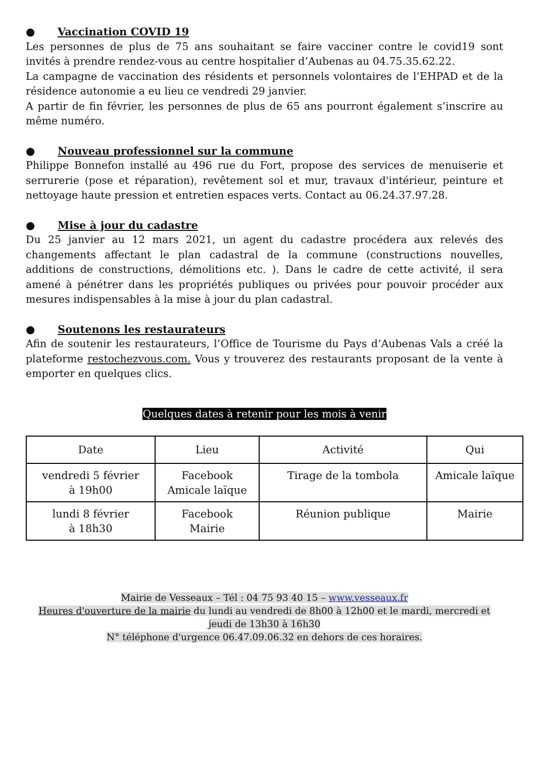● Vaccination COVID 19
Les personnes de plus de 75 ans souhaitant se faire vacciner contre le covid19 sont invités à prendre rendez-vous au centre hospitalier d’Aubenas au 04.75.35.62.22.
La campagne de vaccination des résidents et personnels volontaires de l’EHPAD et de la résidence autonomie a eu lieu ce vendredi 29 janvier.
A partir de fin février, les personnes de plus de 65 ans pourront également s’inscrire au même numéro.
● Nouveau professionnel sur la commune
Philippe Bonnefon installé au 496 rue du Fort, propose des services de menuiserie et serrurerie (pose et réparation), revêtement sol et mur, travaux d'intérieur, peinture et nettoyage haute pression et entretien espaces verts. Contact au 06.24.37.97.28.
● Mise à jour du cadastre
Du 25 janvier au 12 mars 2021, un agent du cadastre procédera aux relevés des changements affectant le plan cadastral de la commune (constructions nouvelles, additions de constructions, démolitions etc. ). Dans le cadre de cette activité, il sera amené à pénétrer dans les propriétés publiques ou privées pour pouvoir procéder aux mesures indispensables à la mise à jour du plan cadastral.
● Soutenons les restaurateurs
Afin de soutenir les restaurateurs, l’Office de Tourisme du Pays d’Aubenas Vals a créé la plateforme restochezvous.com. Vous y trouverez des restaurants proposant de la vente à emporter en quelques clics.
Quelques dates à retenir pour les mois à venir
| Date | Lieu | Activité | Qui |
| --- | --- | --- | --- |
| vendredi 5 février à 19h00 | Facebook Amicale laïque | Tirage de la tombola | Amicale laïque |
| lundi 8 février à 18h30 | Facebook Mairie | Réunion publique | Mairie |
Mairie de Vesseaux – Tél : 04 75 93 40 15 – www.vesseaux.fr
Heures d'ouverture de la mairie du lundi au vendredi de 8h00 à 12h00 et le mardi, mercredi et jeudi de 13h30 à 16h30
N° téléphone d'urgence 06.47.09.06.32 en dehors de ces horaires.